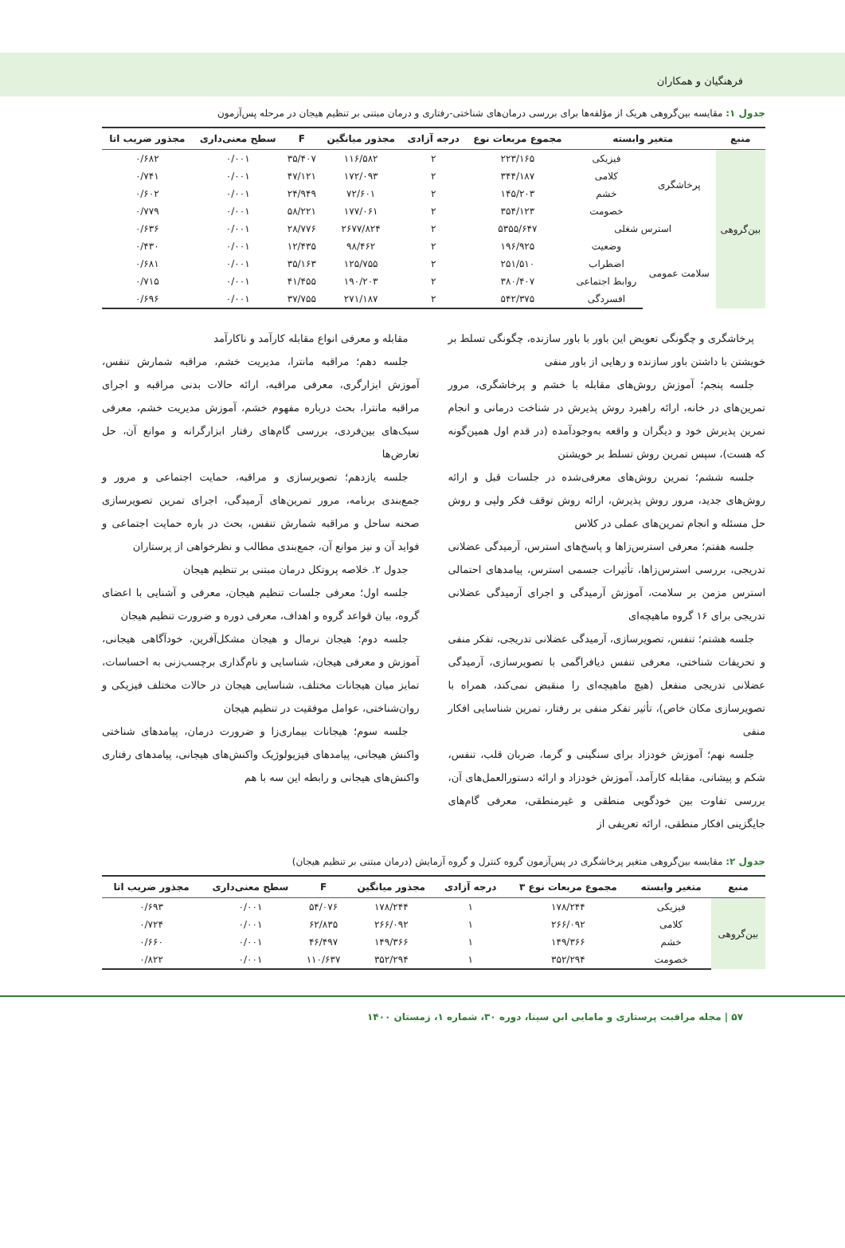فرهنگیان و همکاران
جدول ۱: مقایسه بین‌گروهی هریک از مؤلفه‌ها برای بررسی درمان‌های شناختی-رفتاری و درمان مبتنی بر تنظیم هیجان در مرحله پس‌آزمون
| منبع | متغیر وابسته | | مجموع مربعات نوع | درجه آزادی | مجذور میانگین | F | سطح معنی‌داری | مجذور ضریب اتا |
| --- | --- | --- | --- | --- | --- | --- | --- | --- |
| بین‌گروهی | پرخاشگری | فیزیکی | ۲۲۳/۱۶۵ | ۲ | ۱۱۶/۵۸۲ | ۳۵/۴۰۷ | ۰/۰۰۱ | ۰/۶۸۲ |
| | | کلامی | ۳۴۴/۱۸۷ | ۲ | ۱۷۲/۰۹۳ | ۴۷/۱۲۱ | ۰/۰۰۱ | ۰/۷۴۱ |
| | | خشم | ۱۴۵/۲۰۳ | ۲ | ۷۲/۶۰۱ | ۲۴/۹۴۹ | ۰/۰۰۱ | ۰/۶۰۲ |
| | | خصومت | ۳۵۴/۱۲۳ | ۲ | ۱۷۷/۰۶۱ | ۵۸/۲۲۱ | ۰/۰۰۱ | ۰/۷۷۹ |
| | استرس شغلی | | ۵۳۵۵/۶۴۷ | ۲ | ۲۶۷۷/۸۲۴ | ۲۸/۷۷۶ | ۰/۰۰۱ | ۰/۶۳۶ |
| | سلامت عمومی | وضعیت | ۱۹۶/۹۲۵ | ۲ | ۹۸/۴۶۲ | ۱۲/۴۳۵ | ۰/۰۰۱ | ۰/۴۳۰ |
| | | اضطراب | ۲۵۱/۵۱۰ | ۲ | ۱۲۵/۷۵۵ | ۳۵/۱۶۳ | ۰/۰۰۱ | ۰/۶۸۱ |
| | | روابط اجتماعی | ۳۸۰/۴۰۷ | ۲ | ۱۹۰/۲۰۳ | ۴۱/۴۵۵ | ۰/۰۰۱ | ۰/۷۱۵ |
| | | افسردگی | ۵۴۲/۳۷۵ | ۲ | ۲۷۱/۱۸۷ | ۳۷/۷۵۵ | ۰/۰۰۱ | ۰/۶۹۶ |
پرخاشگری و چگونگی تعویض این باور با باور سازنده، چگونگی تسلط بر خویشتن با داشتن باور سازنده و رهایی از باور منفی
جلسه پنجم؛ آموزش روش‌های مقابله با خشم و پرخاشگری، مرور تمرین‌های در خانه، ارائه راهبرد روش پذیرش در شناخت درمانی و انجام تمرین پذیرش خود و دیگران و واقعه به‌وجودآمده (در قدم اول همین‌گونه که هست)، سپس تمرین روش تسلط بر خویشتن
جلسه ششم؛ تمرین روش‌های معرفی‌شده در جلسات قبل و ارائه روش‌های جدید، مرور روش پذیرش، ارائه روش توقف فکر ولپی و روش حل مسئله و انجام تمرین‌های عملی در کلاس
جلسه هفتم؛ معرفی استرس‌زاها و پاسخ‌های استرس، آرمیدگی عضلانی تدریجی، بررسی استرس‌زاها، تأثیرات جسمی استرس، پیامدهای احتمالی استرس مزمن بر سلامت، آموزش آرمیدگی و اجرای آرمیدگی عضلانی تدریجی برای ۱۶ گروه ماهیچه‌ای
جلسه هشتم؛ تنفس، تصویرسازی، آرمیدگی عضلانی تدریجی، تفکر منفی و تحریفات شناختی، معرفی تنفس دیافراگمی با تصویرسازی، آرمیدگی عضلانی تدریجی منفعل (هیچ ماهیچه‌ای را منقبض نمی‌کند، همراه با تصویرسازی مکان خاص)، تأثیر تفکر منفی بر رفتار، تمرین شناسایی افکار منفی
جلسه نهم؛ آموزش خودزاد برای سنگینی و گرما، ضربان قلب، تنفس، شکم و پیشانی، مقابله کارآمد، آموزش خودزاد و ارائه دستورالعمل‌های آن، بررسی تفاوت بین خودگویی منطقی و غیرمنطقی، معرفی گام‌های جایگزینی افکار منطقی، ارائه تعریفی از
مقابله و معرفی انواع مقابله کارآمد و ناکارآمد
جلسه دهم؛ مراقبه مانترا، مدیریت خشم، مراقبه شمارش تنفس، آموزش ابزارگری، معرفی مراقبه، ارائه حالات بدنی مراقبه و اجرای مراقبه مانترا، بحث درباره مفهوم خشم، آموزش مدیریت خشم، معرفی سبک‌های بین‌فردی، بررسی گام‌های رفتار ابزارگرانه و موانع آن، حل تعارض‌ها
جلسه یازدهم؛ تصویرسازی و مراقبه، حمایت اجتماعی و مرور و جمع‌بندی برنامه، مرور تمرین‌های آرمیدگی، اجرای تمرین تصویرسازی صحنه ساحل و مراقبه شمارش تنفس، بحث در باره حمایت اجتماعی و فواید آن و نیز موانع آن، جمع‌بندی مطالب و نظرخواهی از پرستاران
جدول ۲. خلاصه پروتکل درمان مبتنی بر تنظیم هیجان
جلسه اول؛ معرفی جلسات تنظیم هیجان، معرفی و آشنایی با اعضای گروه، بیان قواعد گروه و اهداف، معرفی دوره و ضرورت تنظیم هیجان
جلسه دوم؛ هیجان نرمال و هیجان مشکل‌آفرین، خودآگاهی هیجانی، آموزش و معرفی هیجان، شناسایی و نام‌گذاری برچسب‌زنی به احساسات، تمایز میان هیجانات مختلف، شناسایی هیجان در حالات مختلف فیزیکی و روان‌شناختی، عوامل موفقیت در تنظیم هیجان
جلسه سوم؛ هیجانات بیماری‌زا و ضرورت درمان، پیامدهای شناختی واکنش هیجانی، پیامدهای فیزیولوژیک واکنش‌های هیجانی، پیامدهای رفتاری واکنش‌های هیجانی و رابطه این سه با هم
جدول ۲: مقایسه بین‌گروهی متغیر پرخاشگری در پس‌آزمون گروه کنترل و گروه آزمایش (درمان مبتنی بر تنظیم هیجان)
| منبع | متغیر وابسته | مجموع مربعات نوع ۳ | درجه آزادی | مجذور میانگین | F | سطح معنی‌داری | مجذور ضریب اتا |
| --- | --- | --- | --- | --- | --- | --- | --- |
| بین‌گروهی | فیزیکی | ۱۷۸/۲۴۴ | ۱ | ۱۷۸/۲۴۴ | ۵۴/۰۷۶ | ۰/۰۰۱ | ۰/۶۹۳ |
| | کلامی | ۲۶۶/۰۹۲ | ۱ | ۲۶۶/۰۹۲ | ۶۲/۸۳۵ | ۰/۰۰۱ | ۰/۷۲۴ |
| | خشم | ۱۴۹/۳۶۶ | ۱ | ۱۴۹/۳۶۶ | ۴۶/۴۹۷ | ۰/۰۰۱ | ۰/۶۶۰ |
| | خصومت | ۳۵۲/۲۹۴ | ۱ | ۳۵۲/۲۹۴ | ۱۱۰/۶۳۷ | ۰/۰۰۱ | ۰/۸۲۲ |
۵۷ | مجله مراقبت پرستاری و مامایی ابن سینا، دوره ۳۰، شماره ۱، زمستان ۱۴۰۰